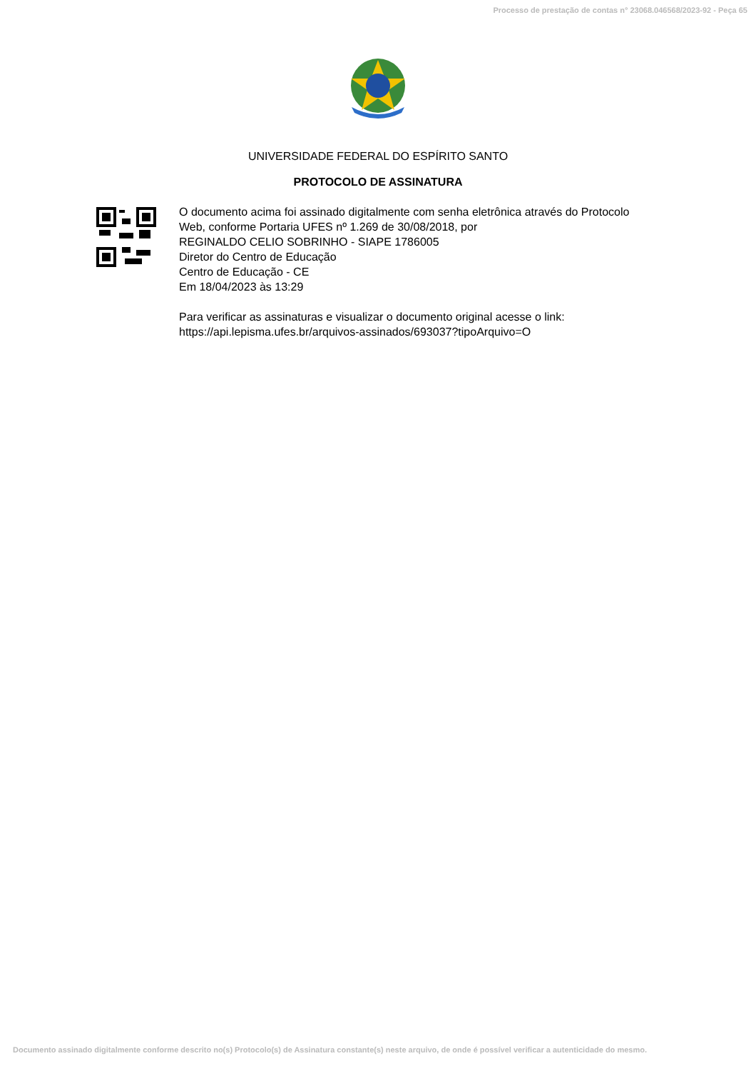Processo de prestação de contas n° 23068.046568/2023-92 - Peça 65
UNIVERSIDADE FEDERAL DO ESPÍRITO SANTO
PROTOCOLO DE ASSINATURA
O documento acima foi assinado digitalmente com senha eletrônica através do Protocolo
Web, conforme Portaria UFES nº 1.269 de 30/08/2018, por
REGINALDO CELIO SOBRINHO - SIAPE 1786005
Diretor do Centro de Educação
Centro de Educação - CE
Em 18/04/2023 às 13:29
Para verificar as assinaturas e visualizar o documento original acesse o link:
https://api.lepisma.ufes.br/arquivos-assinados/693037?tipoArquivo=O
Documento assinado digitalmente conforme descrito no(s) Protocolo(s) de Assinatura constante(s) neste arquivo, de onde é possível verificar a autenticidade do mesmo.